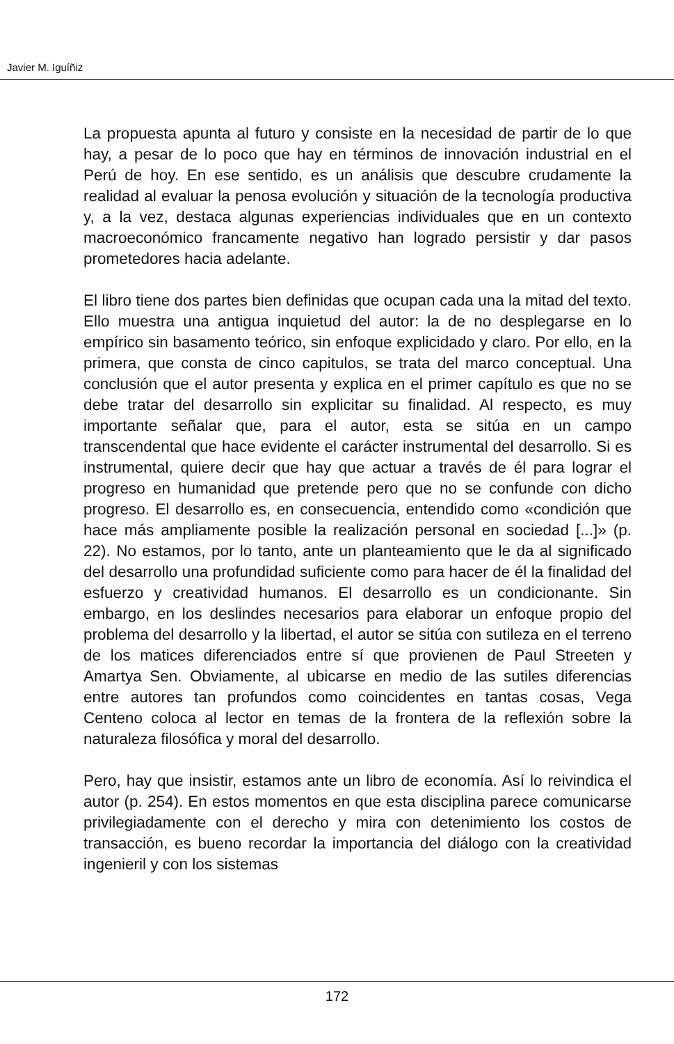Javier M. Iguíñiz
La propuesta apunta al futuro y consiste en la necesidad de partir de lo que hay, a pesar de lo poco que hay en términos de innovación industrial en el Perú de hoy. En ese sentido, es un análisis que descubre crudamente la realidad al evaluar la penosa evolución y situación de la tecnología productiva y, a la vez, destaca algunas experiencias individuales que en un contexto macroeconómico francamente negativo han logrado persistir y dar pasos prometedores hacia adelante.
El libro tiene dos partes bien definidas que ocupan cada una la mitad del texto. Ello muestra una antigua inquietud del autor: la de no desplegarse en lo empírico sin basamento teórico, sin enfoque explicidado y claro. Por ello, en la primera, que consta de cinco capitulos, se trata del marco conceptual. Una conclusión que el autor presenta y explica en el primer capítulo es que no se debe tratar del desarrollo sin explicitar su finalidad. Al respecto, es muy importante señalar que, para el autor, esta se sitúa en un campo transcendental que hace evidente el carácter instrumental del desarrollo. Si es instrumental, quiere decir que hay que actuar a través de él para lograr el progreso en humanidad que pretende pero que no se confunde con dicho progreso. El desarrollo es, en consecuencia, entendido como «condición que hace más ampliamente posible la realización personal en sociedad [...]» (p. 22). No estamos, por lo tanto, ante un planteamiento que le da al significado del desarrollo una profundidad suficiente como para hacer de él la finalidad del esfuerzo y creatividad humanos. El desarrollo es un condicionante. Sin embargo, en los deslindes necesarios para elaborar un enfoque propio del problema del desarrollo y la libertad, el autor se sitúa con sutileza en el terreno de los matices diferenciados entre sí que provienen de Paul Streeten y Amartya Sen. Obviamente, al ubicarse en medio de las sutiles diferencias entre autores tan profundos como coincidentes en tantas cosas, Vega Centeno coloca al lector en temas de la frontera de la reflexión sobre la naturaleza filosófica y moral del desarrollo.
Pero, hay que insistir, estamos ante un libro de economía. Así lo reivindica el autor (p. 254). En estos momentos en que esta disciplina parece comunicarse privilegiadamente con el derecho y mira con detenimiento los costos de transacción, es bueno recordar la importancia del diálogo con la creatividad ingenieril y con los sistemas
172